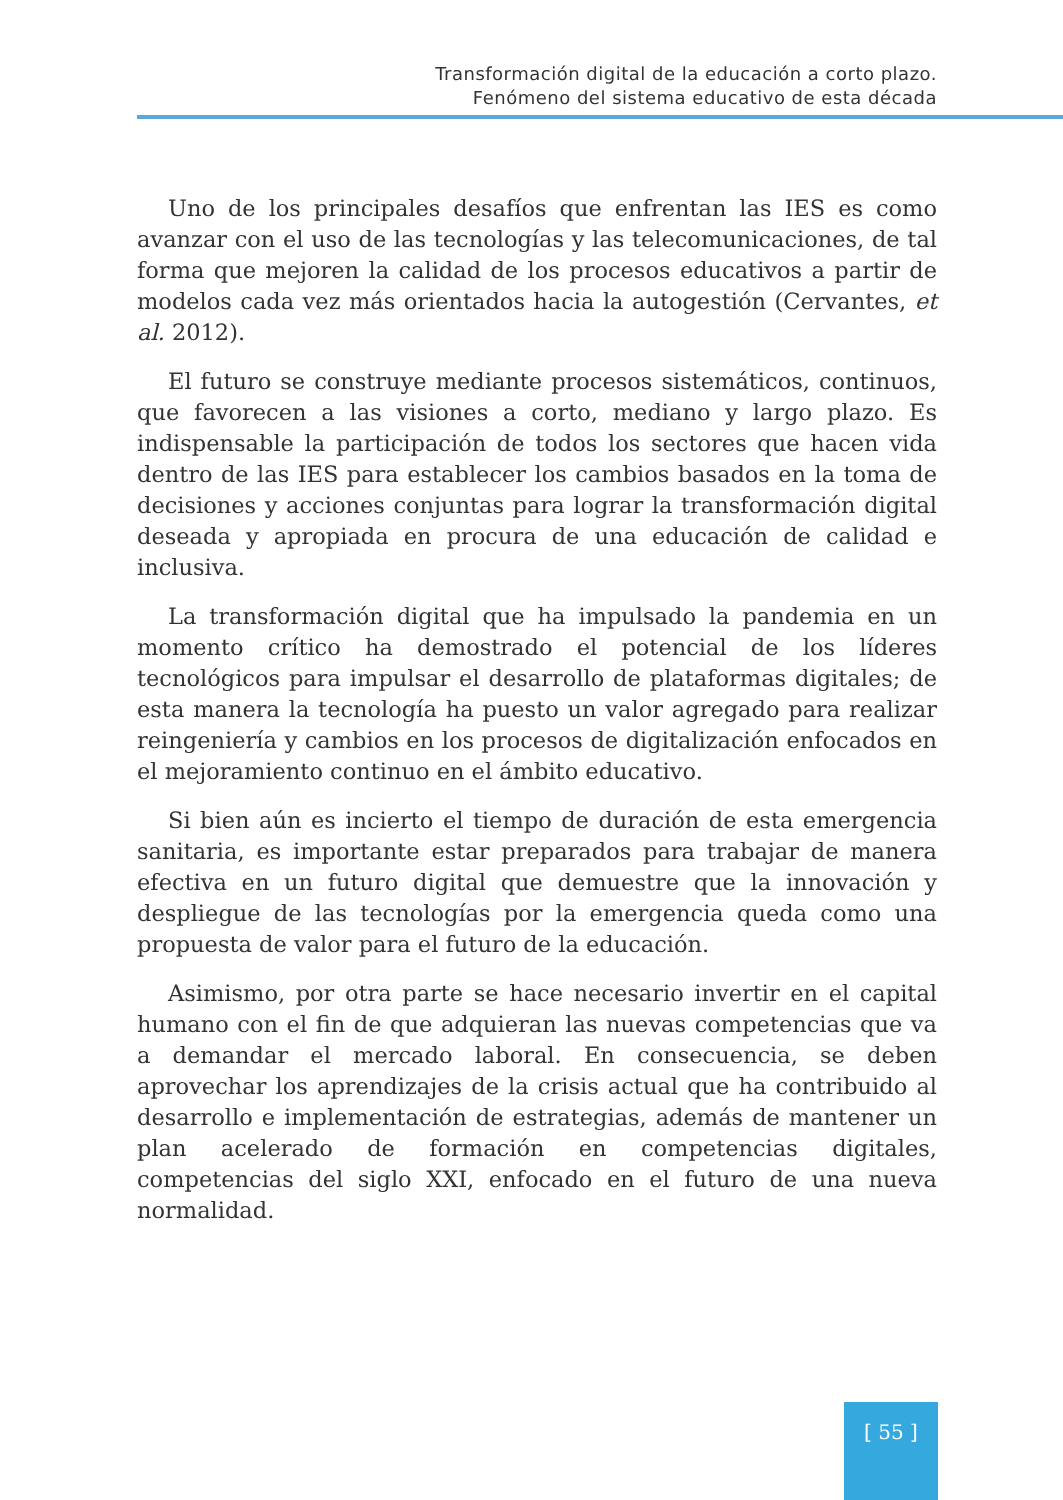Transformación digital de la educación a corto plazo.
Fenómeno del sistema educativo de esta década
Uno de los principales desafíos que enfrentan las IES es como avanzar con el uso de las tecnologías y las telecomunicaciones, de tal forma que mejoren la calidad de los procesos educativos a partir de modelos cada vez más orientados hacia la autogestión (Cervantes, et al. 2012).
El futuro se construye mediante procesos sistemáticos, continuos, que favorecen a las visiones a corto, mediano y largo plazo. Es indispensable la participación de todos los sectores que hacen vida dentro de las IES para establecer los cambios basados en la toma de decisiones y acciones conjuntas para lograr la transformación digital deseada y apropiada en procura de una educación de calidad e inclusiva.
La transformación digital que ha impulsado la pandemia en un momento crítico ha demostrado el potencial de los líderes tecnológicos para impulsar el desarrollo de plataformas digitales; de esta manera la tecnología ha puesto un valor agregado para realizar reingeniería y cambios en los procesos de digitalización enfocados en el mejoramiento continuo en el ámbito educativo.
Si bien aún es incierto el tiempo de duración de esta emergencia sanitaria, es importante estar preparados para trabajar de manera efectiva en un futuro digital que demuestre que la innovación y despliegue de las tecnologías por la emergencia queda como una propuesta de valor para el futuro de la educación.
Asimismo, por otra parte se hace necesario invertir en el capital humano con el fin de que adquieran las nuevas competencias que va a demandar el mercado laboral. En consecuencia, se deben aprovechar los aprendizajes de la crisis actual que ha contribuido al desarrollo e implementación de estrategias, además de mantener un plan acelerado de formación en competencias digitales, competencias del siglo XXI, enfocado en el futuro de una nueva normalidad.
[ 55 ]